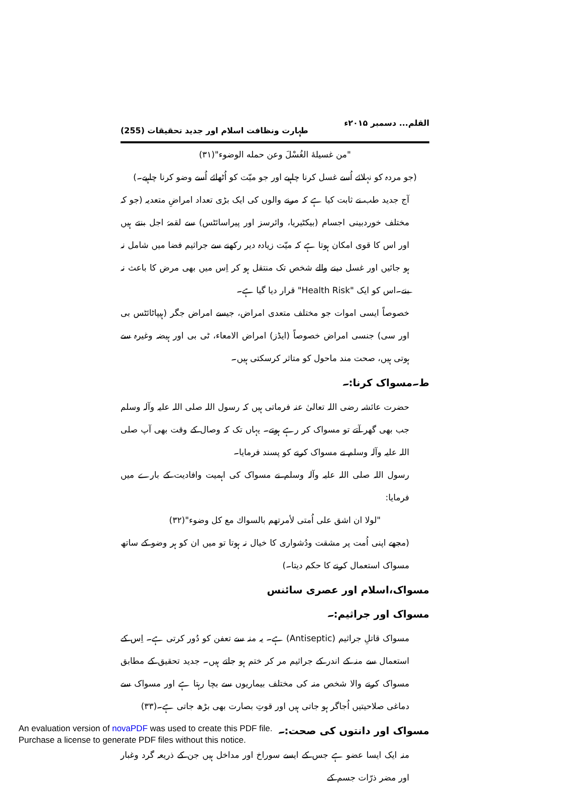القلم... دسمبر ۲۰۱۵ء طہارت ونظافت اسلام اور جدید تحقیقات (255)
"من غسیلهٔ الغُسْلَ وعن حمله الوضوء"(۳۱)
(جو مردہ کو نہلائے اُسے غسل کرنا چاہیے اور جو میّت کو اُٹھائے اُسے وضو کرنا چاہیے۔)
آج جدید طب نے ثابت کیا ہے کہ مرنے والوں کی ایک بڑی تعداد امراضِ متعدیہ (جو کہ مختلف خوردبینی اجسام (بیکٹیریا، وائرسز اور پیراسائٹس) سے لقمۂ اجل بنتے ہیں اور اس کا قوی امکان ہوتا ہے کہ میّت زیادہ دیر رکھنے سے جراثیم فضا میں شامل نہ ہو جائیں اور غسل دینے والے شخص تک منتقل ہو کر اِس میں بھی مرض کا باعث نہ بنے۔اس کو ایک "Health Risk" قرار دیا گیا ہے۔
خصوصاً ایسی اموات جو مختلف متعدی امراض، جیسے امراض جگر (ہیپاٹائٹس بی اور سی) جنسی امراض خصوصاً (ایڈز) امراض الامعاء، ٹی بی اور ہیضہ وغیرہ سے ہوتی ہیں، صحت مند ماحول کو متاثر کرسکتی ہیں۔
ط۔مسواک کرنا:۔
حضرت عائشہ رضی اللہ تعالیٰ عنہ فرماتی ہیں کہ رسول اللہ صلی اللہ علیہ وآلہ وسلم جب بھی گھر آتے تو مسواک کر رہے ہوتے۔ یہاں تک کہ وصال کے وقت بھی آپ صلی اللہ علیہ وآلہ وسلم نے مسواک کرنے کو پسند فرمایا۔
رسول اللہ صلی اللہ علیہ وآلہ وسلم نے مسواک کی اہمیت وافادیت کے بارے میں فرمایا:
"لولا ان اشق علی اُمتی لأمرتهم بالسواك مع كل وضوء"(۳۲)
(مجھے اپنی اُمت پر مشقت ودُشواری کا خیال نہ ہوتا تو میں ان کو ہر وضو کے ساتھ مسواک استعمال کرنے کا حکم دیتا۔)
مسواک،اسلام اور عصری سائنس
مسواک اور جراثیم:۔
مسواک قاتلِ جراثیم (Antiseptic) ہے۔ یہ منہ سے تعفن کو دُور کرتی ہے۔ اِس کے استعمال سے منہ کے اندر کے جراثیم مر کر ختم ہو جاتے ہیں۔ جدید تحقیق کے مطابق مسواک کرنے والا شخص منہ کی مختلف بیماریوں سے بچا رہتا ہے اور مسواک سے دماغی صلاحیتیں اُجاگر ہو جاتی ہیں اور قوتِ بصارت بھی بڑھ جاتی ہے۔(۳۳)
مسواک اور دانتوں کی صحت:۔
منہ ایک ایسا عضو ہے جس کے ایسے سوراخ اور مداخل ہیں جن کے ذریعہ گرد وغبار اور مضر ذرّات جسم کے
An evaluation version of novaPDF was used to create this PDF file.
Purchase a license to generate PDF files without this notice.